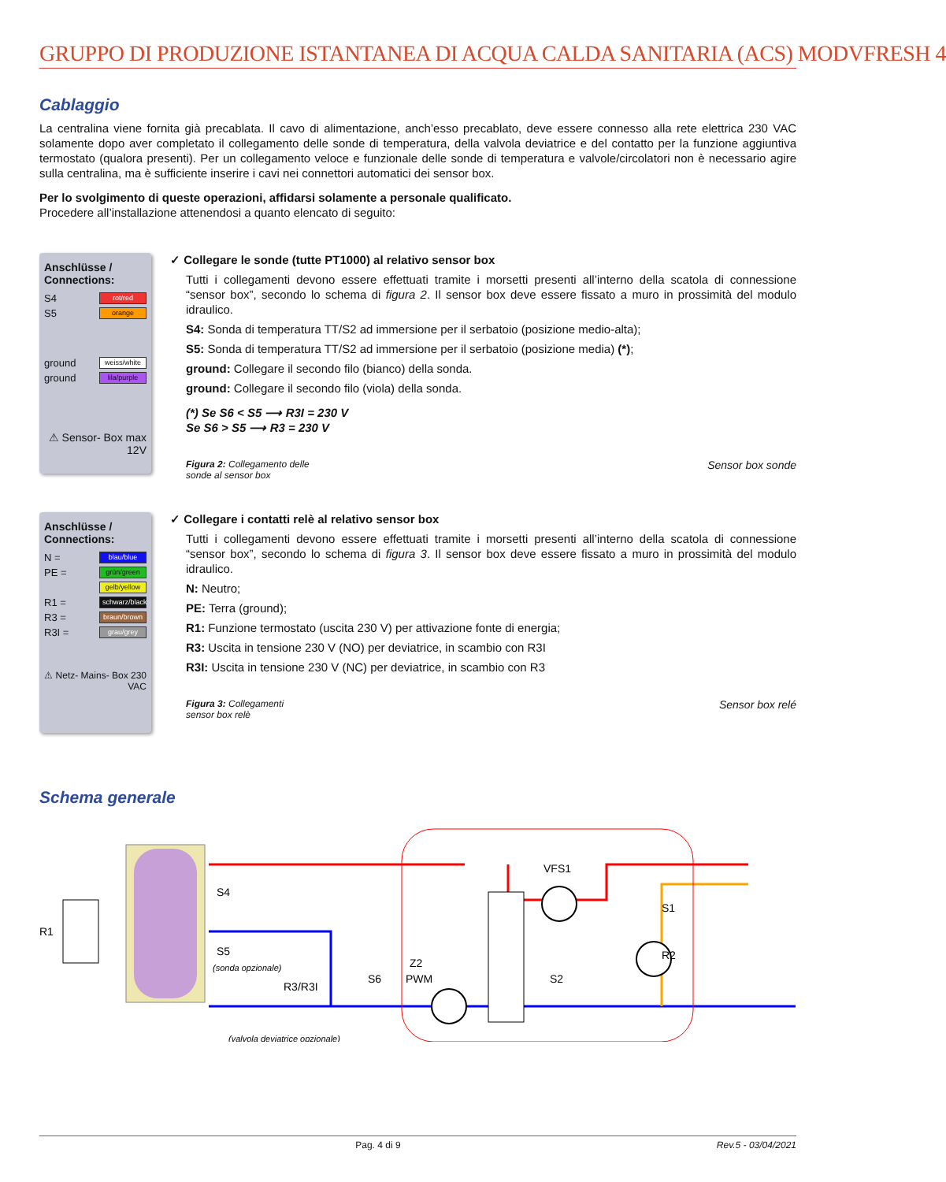GRUPPO DI PRODUZIONE ISTANTANEA DI ACQUA CALDA SANITARIA (ACS) MODVFRESH 4
Cablaggio
La centralina viene fornita già precablata. Il cavo di alimentazione, anch’esso precablato, deve essere connesso alla rete elettrica 230 VAC solamente dopo aver completato il collegamento delle sonde di temperatura, della valvola deviatrice e del contatto per la funzione aggiuntiva termostato (qualora presenti). Per un collegamento veloce e funzionale delle sonde di temperatura e valvole/circolatori non è necessario agire sulla centralina, ma è sufficiente inserire i cavi nei connettori automatici dei sensor box.
Per lo svolgimento di queste operazioni, affidarsi solamente a personale qualificato.
Procedere all’installazione attenendosi a quanto elencato di seguito:
Anschlüsse / Connections:
S4 rot/red
S5 orange
ground weiss/white
ground lila/purple
⚠ Sensor- Box max 12V
✓ Collegare le sonde (tutte PT1000) al relativo sensor box
Tutti i collegamenti devono essere effettuati tramite i morsetti presenti all’interno della scatola di connessione “sensor box”, secondo lo schema di figura 2. Il sensor box deve essere fissato a muro in prossimità del modulo idraulico.
S4: Sonda di temperatura TT/S2 ad immersione per il serbatoio (posizione medio-alta);
S5: Sonda di temperatura TT/S2 ad immersione per il serbatoio (posizione media) (*);
ground: Collegare il secondo filo (bianco) della sonda.
ground: Collegare il secondo filo (viola) della sonda.
(*) Se S6 < S5 ⟶ R3I = 230 V
Se S6 > S5 ⟶ R3 = 230 V
Figura 2: Collegamento delle
sonde al sensor box Sensor box sonde
Anschlüsse / Connections:
N = blau/blue
PE = grün/green
gelb/yellow
R1 = schwarz/black
R3 = braun/brown
R3I = grau/grey
⚠ Netz- Mains- Box 230 VAC
✓ Collegare i contatti relè al relativo sensor box
Tutti i collegamenti devono essere effettuati tramite i morsetti presenti all’interno della scatola di connessione “sensor box”, secondo lo schema di figura 3. Il sensor box deve essere fissato a muro in prossimità del modulo idraulico.
N: Neutro;
PE: Terra (ground);
R1: Funzione termostato (uscita 230 V) per attivazione fonte di energia;
R3: Uscita in tensione 230 V (NO) per deviatrice, in scambio con R3I
R3I: Uscita in tensione 230 V (NC) per deviatrice, in scambio con R3
Figura 3: Collegamenti
sensor box relè Sensor box relé
Schema generale
R1
S4
S5
(sonda opzionale)
R3/R3I
S6
Z2
PWM
VFS1
S1
R2
S2
(valvola deviatrice opzionale)
Pag. 4 di 9 Rev.5 - 03/04/2021